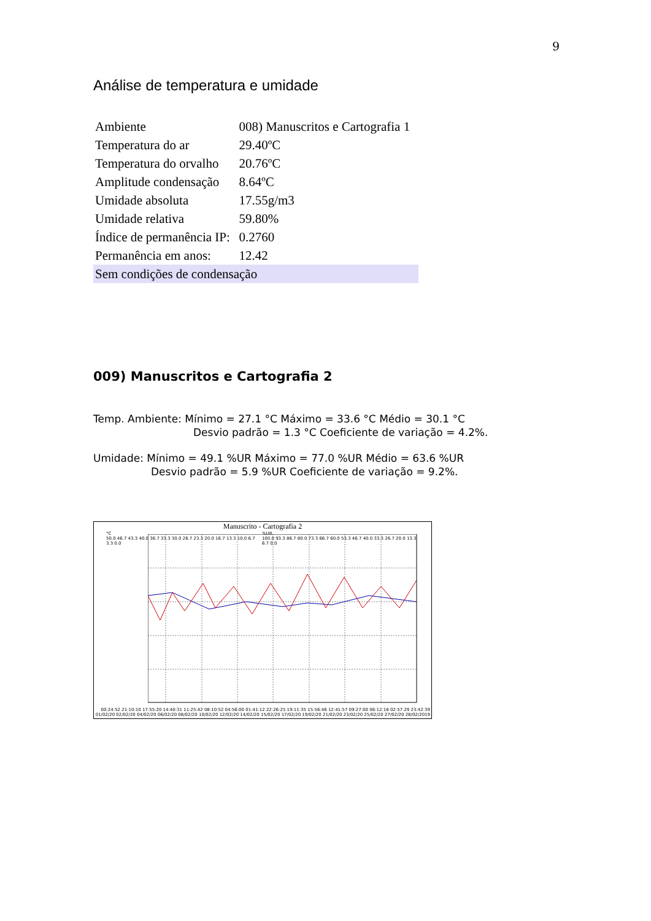9
Análise de temperatura e umidade
| Ambiente | 008) Manuscritos e Cartografia 1 |
| Temperatura do ar | 29.40ºC |
| Temperatura do orvalho | 20.76ºC |
| Amplitude condensação | 8.64ºC |
| Umidade absoluta | 17.55g/m3 |
| Umidade relativa | 59.80% |
| Índice de permanência IP: | 0.2760 |
| Permanência em anos: | 12.42 |
| Sem condições de condensação | |
009) Manuscritos e Cartografia 2
Temp. Ambiente: Mínimo = 27.1 °C Máximo = 33.6 °C Médio = 30.1 °C
Desvio padrão = 1.3 °C Coeficiente de variação = 4.2%.
Umidade: Mínimo = 49.1 %UR Máximo = 77.0 %UR Médio = 63.6 %UR
Desvio padrão = 5.9 %UR Coeficiente de variação = 9.2%.
Manuscrito - Cartografia 2
°C
50.0 46.7 43.3 40.0 36.7 33.3 30.0 26.7 23.3 20.0 16.7 13.3 10.0 6.7 3.3 0.0
%UR
100.0 93.3 86.7 80.0 73.3 66.7 60.0 53.3 46.7 40.0 33.3 26.7 20.0 13.3 6.7 0.0
00:24:52 21:10:10 17:55:20 14:40:31 11:25:42 08:10:52 04:56:00 01:41:12 22:26:25 19:11:35 15:56:46 12:41:57 09:27:00 06:12:18 02:57:29 23:42:39
01/02/20 02/02/20 04/02/20 06/02/20 08/02/20 10/02/20 12/02/20 14/02/20 15/02/20 17/02/20 19/02/20 21/02/20 23/02/20 25/02/20 27/02/20 28/02/2019